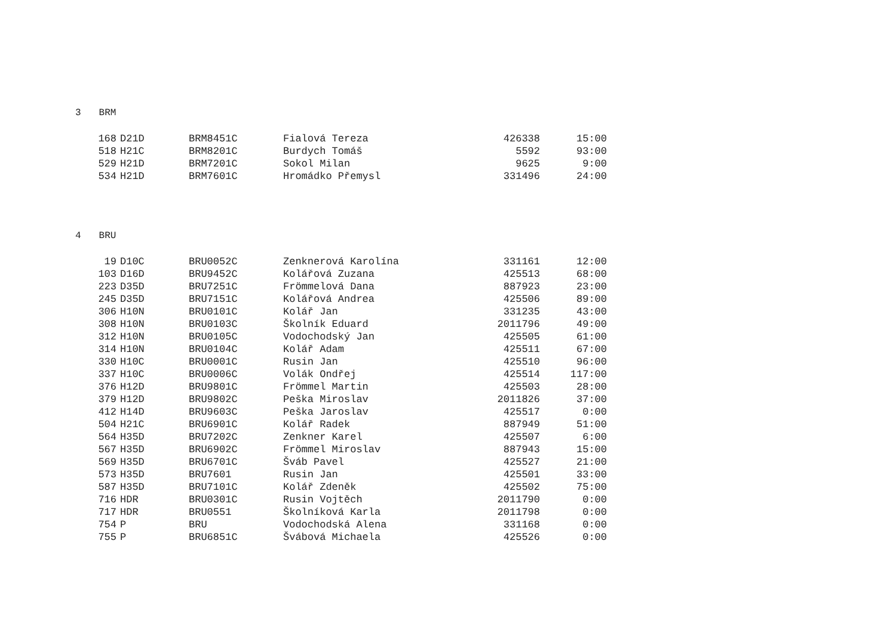3 BRM
| 168 | D21D | BRM8451C | Fialová Tereza | 426338 | 15:00 |
| 518 | H21C | BRM8201C | Burdych Tomáš | 5592 | 93:00 |
| 529 | H21D | BRM7201C | Sokol Milan | 9625 | 9:00 |
| 534 | H21D | BRM7601C | Hromádko Přemysl | 331496 | 24:00 |
4 BRU
| 19 | D10C | BRU0052C | Zenknerová Karolína | 331161 | 12:00 |
| 103 | D16D | BRU9452C | Kolářová Zuzana | 425513 | 68:00 |
| 223 | D35D | BRU7251C | Frömmelová Dana | 887923 | 23:00 |
| 245 | D35D | BRU7151C | Kolářová Andrea | 425506 | 89:00 |
| 306 | H10N | BRU0101C | Kolář Jan | 331235 | 43:00 |
| 308 | H10N | BRU0103C | Školník Eduard | 2011796 | 49:00 |
| 312 | H10N | BRU0105C | Vodochodský Jan | 425505 | 61:00 |
| 314 | H10N | BRU0104C | Kolář Adam | 425511 | 67:00 |
| 330 | H10C | BRU0001C | Rusin Jan | 425510 | 96:00 |
| 337 | H10C | BRU0006C | Volák Ondřej | 425514 | 117:00 |
| 376 | H12D | BRU9801C | Frömmel Martin | 425503 | 28:00 |
| 379 | H12D | BRU9802C | Peška Miroslav | 2011826 | 37:00 |
| 412 | H14D | BRU9603C | Peška Jaroslav | 425517 | 0:00 |
| 504 | H21C | BRU6901C | Kolář Radek | 887949 | 51:00 |
| 564 | H35D | BRU7202C | Zenkner Karel | 425507 | 6:00 |
| 567 | H35D | BRU6902C | Frömmel Miroslav | 887943 | 15:00 |
| 569 | H35D | BRU6701C | Šváb Pavel | 425527 | 21:00 |
| 573 | H35D | BRU7601 | Rusin Jan | 425501 | 33:00 |
| 587 | H35D | BRU7101C | Kolář Zdeněk | 425502 | 75:00 |
| 716 | HDR | BRU0301C | Rusin Vojtěch | 2011790 | 0:00 |
| 717 | HDR | BRU0551 | Školníková Karla | 2011798 | 0:00 |
| 754 | P | BRU | Vodochodská Alena | 331168 | 0:00 |
| 755 | P | BRU6851C | Švábová Michaela | 425526 | 0:00 |